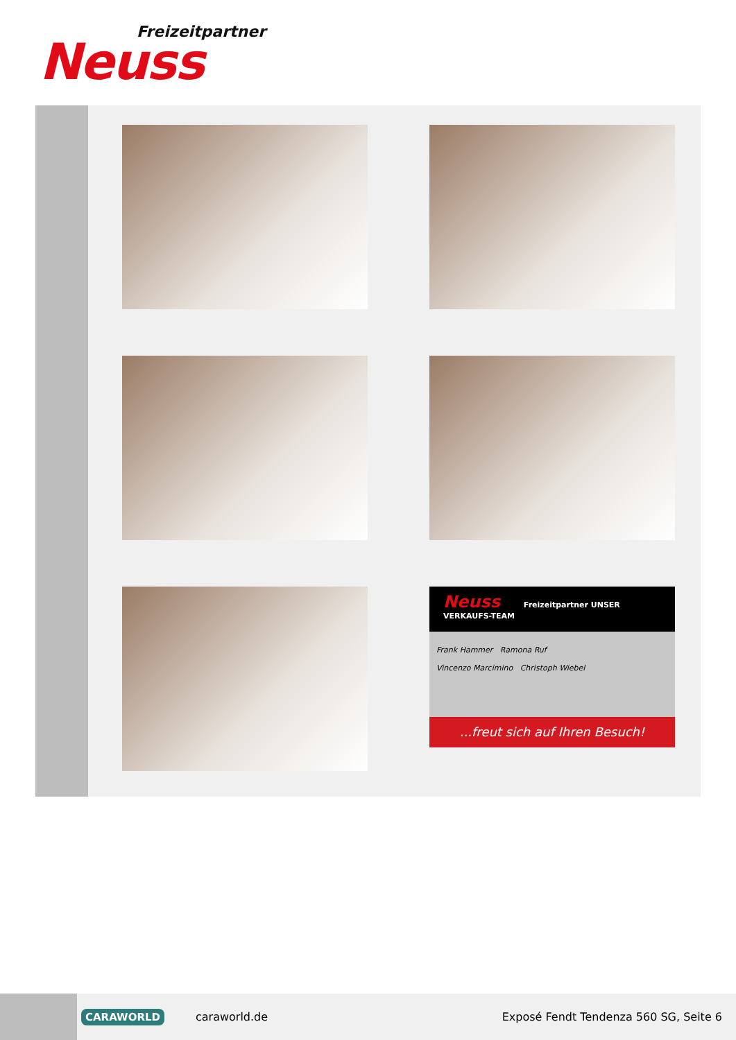Freizeitpartner
Neuss
Neuss Freizeitpartner UNSER VERKAUFS-TEAM
Frank Hammer Ramona Ruf
Vincenzo Marcimino Christoph Wiebel
...freut sich auf Ihren Besuch!
CARAWORLD caraworld.de Exposé Fendt Tendenza 560 SG, Seite 6